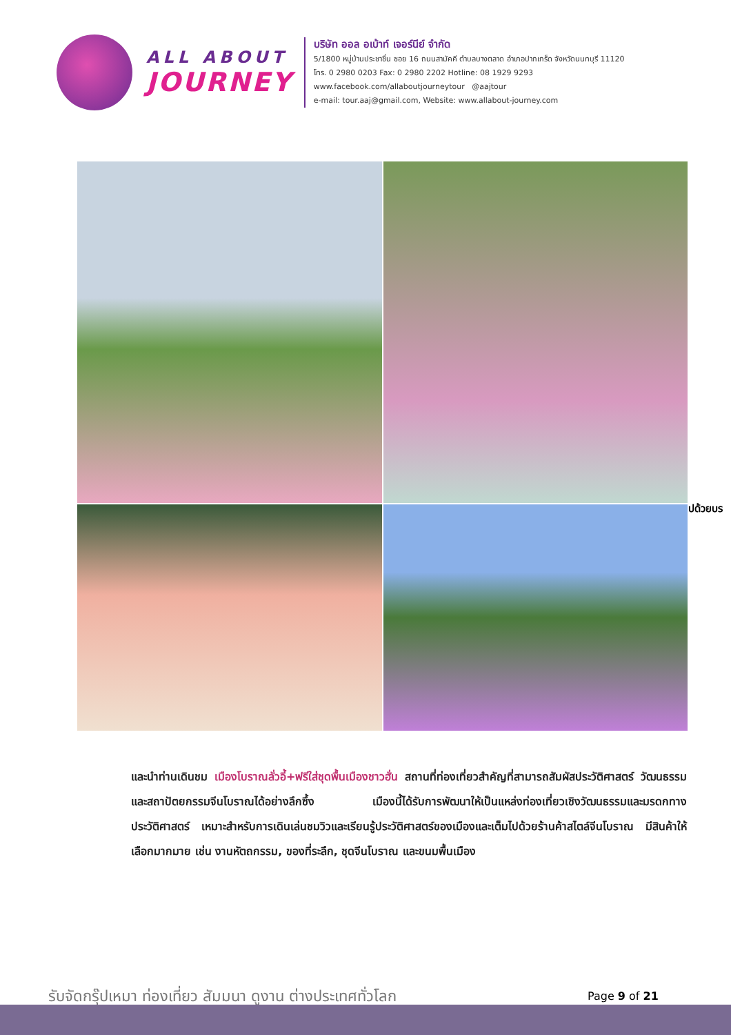ALL ABOUT
JOURNEY
บริษัท ออล อเบ้าท์ เจอร์นีย์ จำกัด
5/1800 หมู่บ้านประชาชื่น ซอย 16 ถนนสามัคคี ตำบลบางตลาด อำเภอปากเกร็ด จังหวัดนนทบุรี 11120
โทร. 0 2980 0203 Fax: 0 2980 2202 Hotline: 08 1929 9293
www.facebook.com/allaboutjourneytour @aajtour
e-mail: tour.aaj@gmail.com, Website: www.allabout-journey.com
ปด้วยบร
และนำท่านเดินชม เมืองโบราณลั่วอี้+ฟรีใส่ชุดพื้นเมืองชาวฮั่น สถานที่ท่องเที่ยวสำคัญที่สามารถสัมผัสประวัติศาสตร์ วัฒนธรรม และสถาปัตยกรรมจีนโบราณได้อย่างลึกซึ้ง เมืองนี้ได้รับการพัฒนาให้เป็นแหล่งท่องเที่ยวเชิงวัฒนธรรมและมรดกทางประวัติศาสตร์ เหมาะสำหรับการเดินเล่นชมวิวและเรียนรู้ประวัติศาสตร์ของเมืองและเต็มไปด้วยร้านค้าสไตล์จีนโบราณ มีสินค้าให้เลือกมากมาย เช่น งานหัตถกรรม, ของที่ระลึก, ชุดจีนโบราณ และขนมพื้นเมือง
รับจัดกรุ๊ปเหมา ท่องเที่ยว สัมมนา ดูงาน ต่างประเทศทั่วโลก
Page 9 of 21